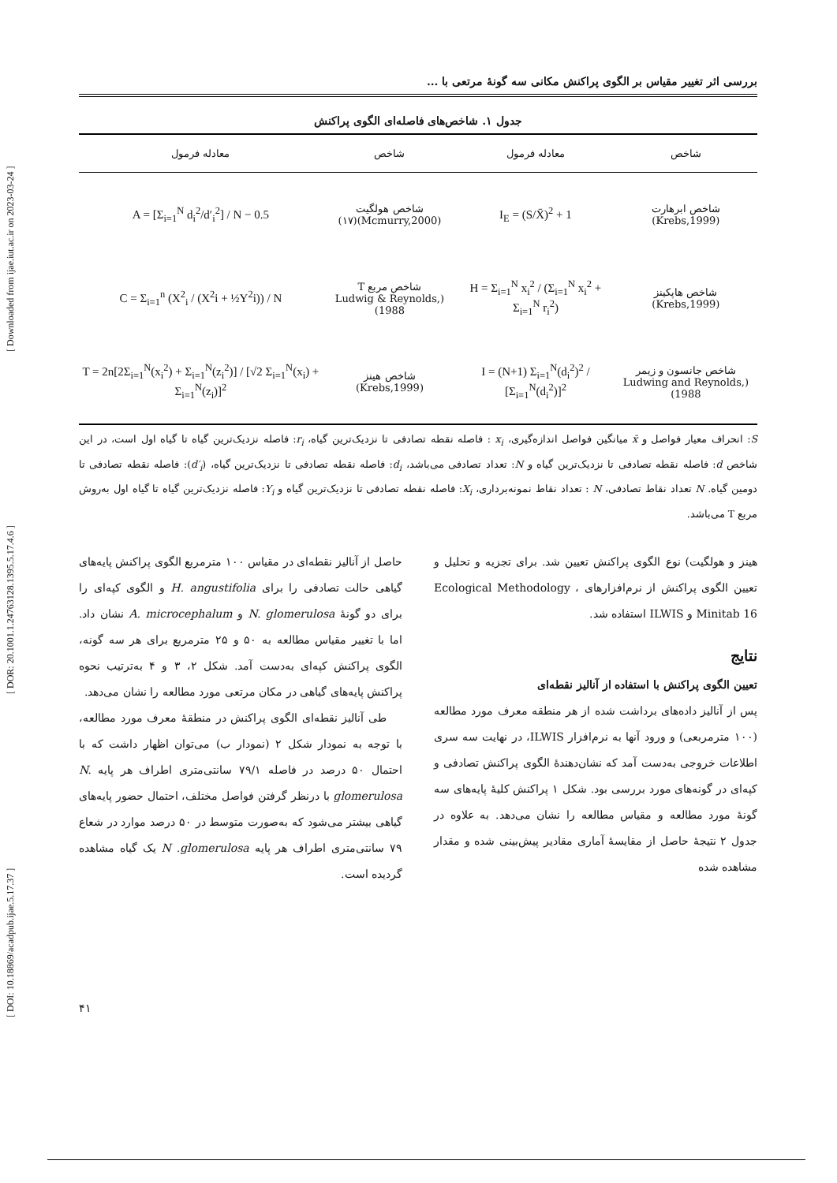[ DOI: 10.18869/acadpub.ijae.5.17.37 ] [ DOR: 20.1001.1.24763128.1395.5.17.4.6 ] [ Downloaded from ijae.iut.ac.ir on 2023-03-24 ]
بررسی اثر تغییر مقیاس بر الگوی پراکنش مکانی سه گونهٔ مرتعی با ...
جدول ۱. شاخص‌های فاصله‌ای الگوی پراکنش
| شاخص | معادله فرمول | شاخص | معادله فرمول |
| --- | --- | --- | --- |
| شاخص ابرهارت (Krebs,1999) | I<sub>E</sub> = (S/X̄)<sup>2</sup> + 1 | شاخص هولگیت (Mcmurry,2000)(۱۷) | A = [Σ<sub>i=1</sub><sup>N</sup> d<sub>i</sub><sup>2</sup>/d′<sub>i</sub><sup>2</sup>] / N − 0.5 |
| شاخص هاپکینز (Krebs,1999) | H = Σ<sub>i=1</sub><sup>N</sup> x<sub>i</sub><sup>2</sup> / (Σ<sub>i=1</sub><sup>N</sup> x<sub>i</sub><sup>2</sup> + Σ<sub>i=1</sub><sup>N</sup> r<sub>i</sub><sup>2</sup>) | شاخص مربع T (Ludwig & Reynolds, 1988) | C = Σ<sub>i=1</sub><sup>n</sup> (X<sup>2</sup><sub>i</sub> / (X<sup>2</sup>i + ½Y<sup>2</sup>i)) / N |
| شاخص جانسون و زیمر (Ludwing and Reynolds, 1988) | I = (N+1) Σ<sub>i=1</sub><sup>N</sup>(d<sub>i</sub><sup>2</sup>)<sup>2</sup> / [Σ<sub>i=1</sub><sup>N</sup>(d<sub>i</sub><sup>2</sup>)]<sup>2</sup> | شاخص هینز (Krebs,1999) | T = 2n[2Σ<sub>i=1</sub><sup>N</sup>(x<sub>i</sub><sup>2</sup>) + Σ<sub>i=1</sub><sup>N</sup>(z<sub>i</sub><sup>2</sup>)] / [√2 Σ<sub>i=1</sub><sup>N</sup>(x<sub>i</sub>) + Σ<sub>i=1</sub><sup>N</sup>(z<sub>i</sub>)]<sup>2</sup> |
S: انحراف معیار فواصل و x̄ میانگین فواصل اندازه‌گیری، x<sub>i</sub> : فاصله نقطه تصادفی تا نزدیک‌ترین گیاه، r<sub>i</sub>: فاصله نزدیک‌ترین گیاه تا گیاه اول است، در این شاخص d: فاصله نقطه تصادفی تا نزدیک‌ترین گیاه و N: تعداد تصادفی می‌باشد، d<sub>i</sub>: فاصله نقطه تصادفی تا نزدیک‌ترین گیاه، (d′<sub>i</sub>): فاصله نقطه تصادفی تا دومین گیاه. N تعداد نقاط تصادفی، N : تعداد نقاط نمونه‌برداری، X<sub>i</sub>: فاصله نقطه تصادفی تا نزدیک‌ترین گیاه و Y<sub>i</sub>: فاصله نزدیک‌ترین گیاه تا گیاه اول به‌روش مربع T می‌باشد.
هینز و هولگیت) نوع الگوی پراکنش تعیین شد. برای تجزیه و تحلیل و تعیین الگوی پراکنش از نرم‌افزارهای Ecological Methodology ، Minitab 16 و ILWIS استفاده شد.
نتایج
تعیین الگوی پراکنش با استفاده از آنالیز نقطه‌ای
پس از آنالیز داده‌های برداشت شده از هر منطقه معرف مورد مطالعه (۱۰۰ مترمربعی) و ورود آنها به نرم‌افزار ILWIS، در نهایت سه سری اطلاعات خروجی به‌دست آمد که نشان‌دهندهٔ الگوی پراکنش تصادفی و کپه‌ای در گونه‌های مورد بررسی بود. شکل ۱ پراکنش کلیهٔ پایه‌های سه گونهٔ مورد مطالعه و مقیاس مطالعه را نشان می‌دهد. به علاوه در جدول ۲ نتیجهٔ حاصل از مقایسهٔ آماری مقادیر پیش‌بینی شده و مقدار مشاهده شده
حاصل از آنالیز نقطه‌ای در مقیاس ۱۰۰ مترمربع الگوی پراکنش پایه‌های گیاهی حالت تصادفی را برای H. angustifolia و الگوی کپه‌ای را برای دو گونهٔ N. glomerulosa و A. microcephalum نشان داد. اما با تغییر مقیاس مطالعه به ۵۰ و ۲۵ مترمربع برای هر سه گونه، الگوی پراکنش کپه‌ای به‌دست آمد. شکل ۲، ۳ و ۴ به‌ترتیب نحوه پراکنش پایه‌های گیاهی در مکان مرتعی مورد مطالعه را نشان می‌دهد.
طی آنالیز نقطه‌ای الگوی پراکنش در منطقهٔ معرف مورد مطالعه، با توجه به نمودار شکل ۲ (نمودار ب) می‌توان اظهار داشت که با احتمال ۵۰ درصد در فاصله ۷۹/۱ سانتی‌متری اطراف هر پایه N. glomerulosa با درنظر گرفتن فواصل مختلف، احتمال حضور پایه‌های گیاهی بیشتر می‌شود که به‌صورت متوسط در ۵۰ درصد موارد در شعاع ۷۹ سانتی‌متری اطراف هر پایه N .glomerulosa یک گیاه مشاهده گردیده است.
۴۱